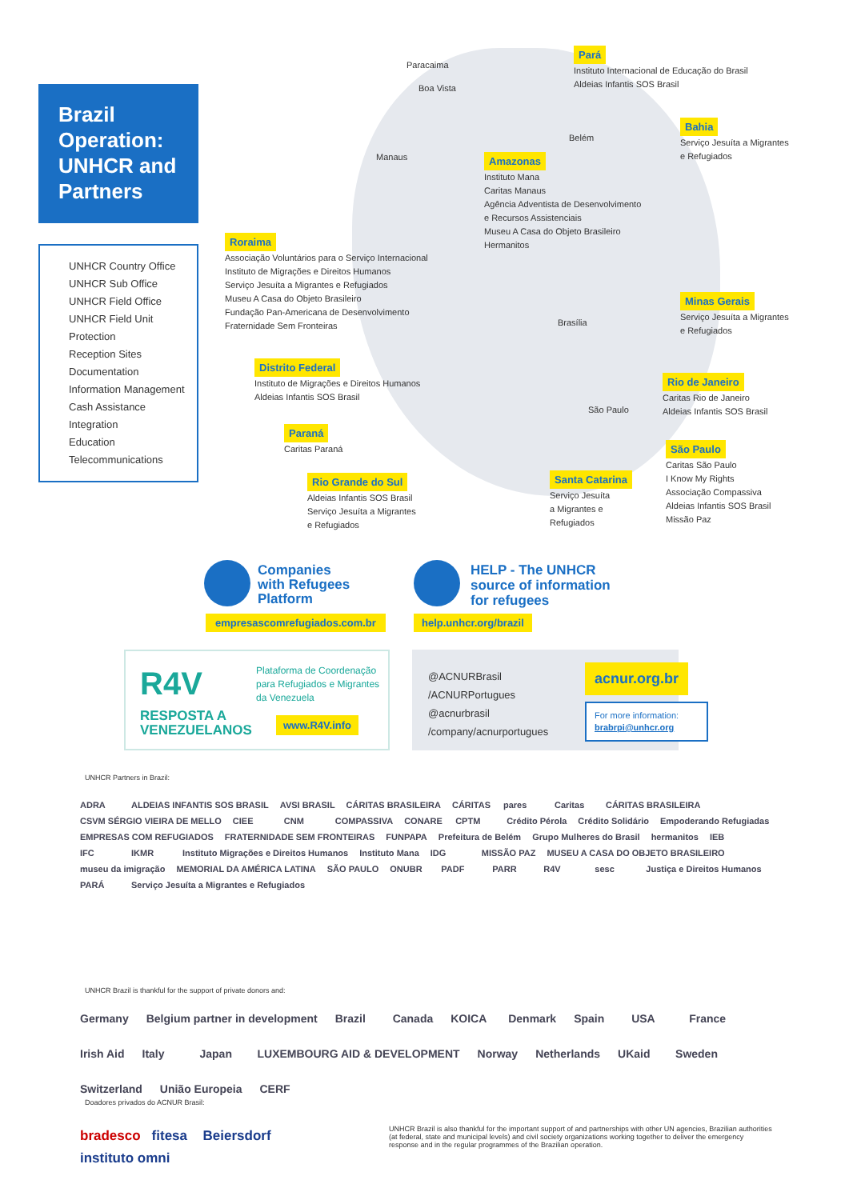Brazil Operation: UNHCR and Partners
UNHCR Country Office
UNHCR Sub Office
UNHCR Field Office
UNHCR Field Unit
Protection
Reception Sites
Documentation
Information Management
Cash Assistance
Integration
Education
Telecommunications
Paracaima
Boa Vista
Manaus
Belém
Brasília
São Paulo
Pará
Instituto Internacional de Educação do Brasil
Aldeias Infantis SOS Brasil
Bahia
Serviço Jesuíta a Migrantes
e Refugiados
Amazonas
Instituto Mana
Caritas Manaus
Agência Adventista de Desenvolvimento
e Recursos Assistenciais
Museu A Casa do Objeto Brasileiro
Hermanitos
Roraima
Associação Voluntários para o Serviço Internacional
Instituto de Migrações e Direitos Humanos
Serviço Jesuíta a Migrantes e Refugiados
Museu A Casa do Objeto Brasileiro
Fundação Pan-Americana de Desenvolvimento
Fraternidade Sem Fronteiras
Minas Gerais
Serviço Jesuíta a Migrantes
e Refugiados
Distrito Federal
Instituto de Migrações e Direitos Humanos
Aldeias Infantis SOS Brasil
Rio de Janeiro
Caritas Rio de Janeiro
Aldeias Infantis SOS Brasil
Paraná
Caritas Paraná
São Paulo
Caritas São Paulo
I Know My Rights
Associação Compassiva
Aldeias Infantis SOS Brasil
Missão Paz
Rio Grande do Sul
Aldeias Infantis SOS Brasil
Serviço Jesuíta a Migrantes
e Refugiados
Santa Catarina
Serviço Jesuíta
a Migrantes e
Refugiados
Companies
with Refugees
Platform
empresascomrefugiados.com.br
HELP - The UNHCR
source of information
for refugees
help.unhcr.org/brazil
R4V
RESPOSTA A
VENEZUELANOS
Plataforma de Coordenação
para Refugiados e Migrantes
da Venezuela
www.R4V.info
@ACNURBrasil
/ACNURPortugues
@acnurbrasil
/company/acnurportugues
acnur.org.br
For more information:
brabrpi@unhcr.org
UNHCR Partners in Brazil:
ADRA ALDEIAS INFANTIS SOS BRASIL AVSI BRASIL CÁRITAS BRASILEIRA CÁRITAS pares Caritas CÁRITAS BRASILEIRA CSVM SÉRGIO VIEIRA DE MELLO CIEE CNM COMPASSIVA CONARE CPTM Crédito Pérola Crédito Solidário Empoderando Refugiadas EMPRESAS COM REFUGIADOS FRATERNIDADE SEM FRONTEIRAS FUNPAPA Prefeitura de Belém Grupo Mulheres do Brasil hermanitos IEB IFC IKMR Instituto Migrações e Direitos Humanos Instituto Mana IDG MISSÃO PAZ MUSEU A CASA DO OBJETO BRASILEIRO museu da imigração MEMORIAL DA AMÉRICA LATINA SÃO PAULO ONUBR PADF PARR R4V sesc Justiça e Direitos Humanos PARÁ Serviço Jesuíta a Migrantes e Refugiados
UNHCR Brazil is thankful for the support of private donors and:
Germany Belgium partner in development Brazil Canada KOICA Denmark Spain USA France Irish Aid Italy Japan LUXEMBOURG AID & DEVELOPMENT Norway Netherlands UKaid Sweden Switzerland União Europeia CERF
Doadores privados do ACNUR Brasil:
bradesco fitesa Beiersdorf instituto omni
UNHCR Brazil is also thankful for the important support of and partnerships with other UN agencies, Brazilian authorities (at federal, state and municipal levels) and civil society organizations working together to deliver the emergency response and in the regular programmes of the Brazilian operation.